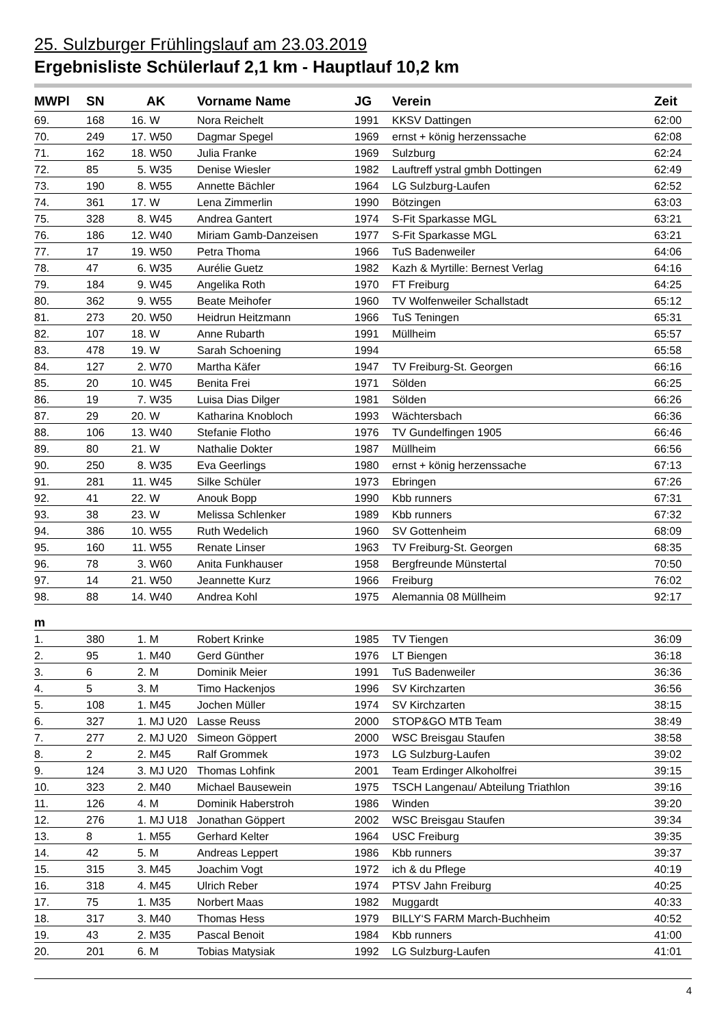25. Sulzburger Frühlingslauf am 23.03.2019
Ergebnisliste Schülerlauf 2,1 km - Hauptlauf 10,2 km
| MWPl | SN | | AK | Vorname Name | JG | Verein | Zeit |
| --- | --- | --- | --- | --- | --- | --- | --- |
| 69. | 168 | 16. | W | Nora Reichelt | 1991 | KKSV Dattingen | 62:00 |
| 70. | 249 | 17. | W50 | Dagmar Spegel | 1969 | ernst + könig herzenssache | 62:08 |
| 71. | 162 | 18. | W50 | Julia Franke | 1969 | Sulzburg | 62:24 |
| 72. | 85 | 5. | W35 | Denise Wiesler | 1982 | Lauftreff ystral gmbh Dottingen | 62:49 |
| 73. | 190 | 8. | W55 | Annette Bächler | 1964 | LG Sulzburg-Laufen | 62:52 |
| 74. | 361 | 17. | W | Lena Zimmerlin | 1990 | Bötzingen | 63:03 |
| 75. | 328 | 8. | W45 | Andrea Gantert | 1974 | S-Fit Sparkasse MGL | 63:21 |
| 76. | 186 | 12. | W40 | Miriam Gamb-Danzeisen | 1977 | S-Fit Sparkasse MGL | 63:21 |
| 77. | 17 | 19. | W50 | Petra Thoma | 1966 | TuS Badenweiler | 64:06 |
| 78. | 47 | 6. | W35 | Aurélie Guetz | 1982 | Kazh & Myrtille: Bernest Verlag | 64:16 |
| 79. | 184 | 9. | W45 | Angelika Roth | 1970 | FT Freiburg | 64:25 |
| 80. | 362 | 9. | W55 | Beate Meihofer | 1960 | TV Wolfenweiler Schallstadt | 65:12 |
| 81. | 273 | 20. | W50 | Heidrun Heitzmann | 1966 | TuS Teningen | 65:31 |
| 82. | 107 | 18. | W | Anne Rubarth | 1991 | Müllheim | 65:57 |
| 83. | 478 | 19. | W | Sarah Schoening | 1994 | | 65:58 |
| 84. | 127 | 2. | W70 | Martha Käfer | 1947 | TV Freiburg-St. Georgen | 66:16 |
| 85. | 20 | 10. | W45 | Benita Frei | 1971 | Sölden | 66:25 |
| 86. | 19 | 7. | W35 | Luisa Dias Dilger | 1981 | Sölden | 66:26 |
| 87. | 29 | 20. | W | Katharina Knobloch | 1993 | Wächtersbach | 66:36 |
| 88. | 106 | 13. | W40 | Stefanie Flotho | 1976 | TV Gundelfingen 1905 | 66:46 |
| 89. | 80 | 21. | W | Nathalie Dokter | 1987 | Müllheim | 66:56 |
| 90. | 250 | 8. | W35 | Eva Geerlings | 1980 | ernst + könig herzenssache | 67:13 |
| 91. | 281 | 11. | W45 | Silke Schüler | 1973 | Ebringen | 67:26 |
| 92. | 41 | 22. | W | Anouk Bopp | 1990 | Kbb runners | 67:31 |
| 93. | 38 | 23. | W | Melissa Schlenker | 1989 | Kbb runners | 67:32 |
| 94. | 386 | 10. | W55 | Ruth Wedelich | 1960 | SV Gottenheim | 68:09 |
| 95. | 160 | 11. | W55 | Renate Linser | 1963 | TV Freiburg-St. Georgen | 68:35 |
| 96. | 78 | 3. | W60 | Anita Funkhauser | 1958 | Bergfreunde Münstertal | 70:50 |
| 97. | 14 | 21. | W50 | Jeannette Kurz | 1966 | Freiburg | 76:02 |
| 98. | 88 | 14. | W40 | Andrea Kohl | 1975 | Alemannia 08 Müllheim | 92:17 |
| m | | | | | | | |
| 1. | 380 | 1. | M | Robert Krinke | 1985 | TV Tiengen | 36:09 |
| 2. | 95 | 1. | M40 | Gerd Günther | 1976 | LT Biengen | 36:18 |
| 3. | 6 | 2. | M | Dominik Meier | 1991 | TuS Badenweiler | 36:36 |
| 4. | 5 | 3. | M | Timo Hackenjos | 1996 | SV Kirchzarten | 36:56 |
| 5. | 108 | 1. | M45 | Jochen Müller | 1974 | SV Kirchzarten | 38:15 |
| 6. | 327 | 1. | MJ U20 | Lasse Reuss | 2000 | STOP&GO MTB Team | 38:49 |
| 7. | 277 | 2. | MJ U20 | Simeon Göppert | 2000 | WSC Breisgau Staufen | 38:58 |
| 8. | 2 | 2. | M45 | Ralf Grommek | 1973 | LG Sulzburg-Laufen | 39:02 |
| 9. | 124 | 3. | MJ U20 | Thomas Lohfink | 2001 | Team Erdinger Alkoholfrei | 39:15 |
| 10. | 323 | 2. | M40 | Michael Bausewein | 1975 | TSCH Langenau/ Abteilung Triathlon | 39:16 |
| 11. | 126 | 4. | M | Dominik Haberstroh | 1986 | Winden | 39:20 |
| 12. | 276 | 1. | MJ U18 | Jonathan Göppert | 2002 | WSC Breisgau Staufen | 39:34 |
| 13. | 8 | 1. | M55 | Gerhard Kelter | 1964 | USC Freiburg | 39:35 |
| 14. | 42 | 5. | M | Andreas Leppert | 1986 | Kbb runners | 39:37 |
| 15. | 315 | 3. | M45 | Joachim Vogt | 1972 | ich & du Pflege | 40:19 |
| 16. | 318 | 4. | M45 | Ulrich Reber | 1974 | PTSV Jahn Freiburg | 40:25 |
| 17. | 75 | 1. | M35 | Norbert Maas | 1982 | Muggardt | 40:33 |
| 18. | 317 | 3. | M40 | Thomas Hess | 1979 | BILLY‘S FARM March-Buchheim | 40:52 |
| 19. | 43 | 2. | M35 | Pascal Benoit | 1984 | Kbb runners | 41:00 |
| 20. | 201 | 6. | M | Tobias Matysiak | 1992 | LG Sulzburg-Laufen | 41:01 |
4